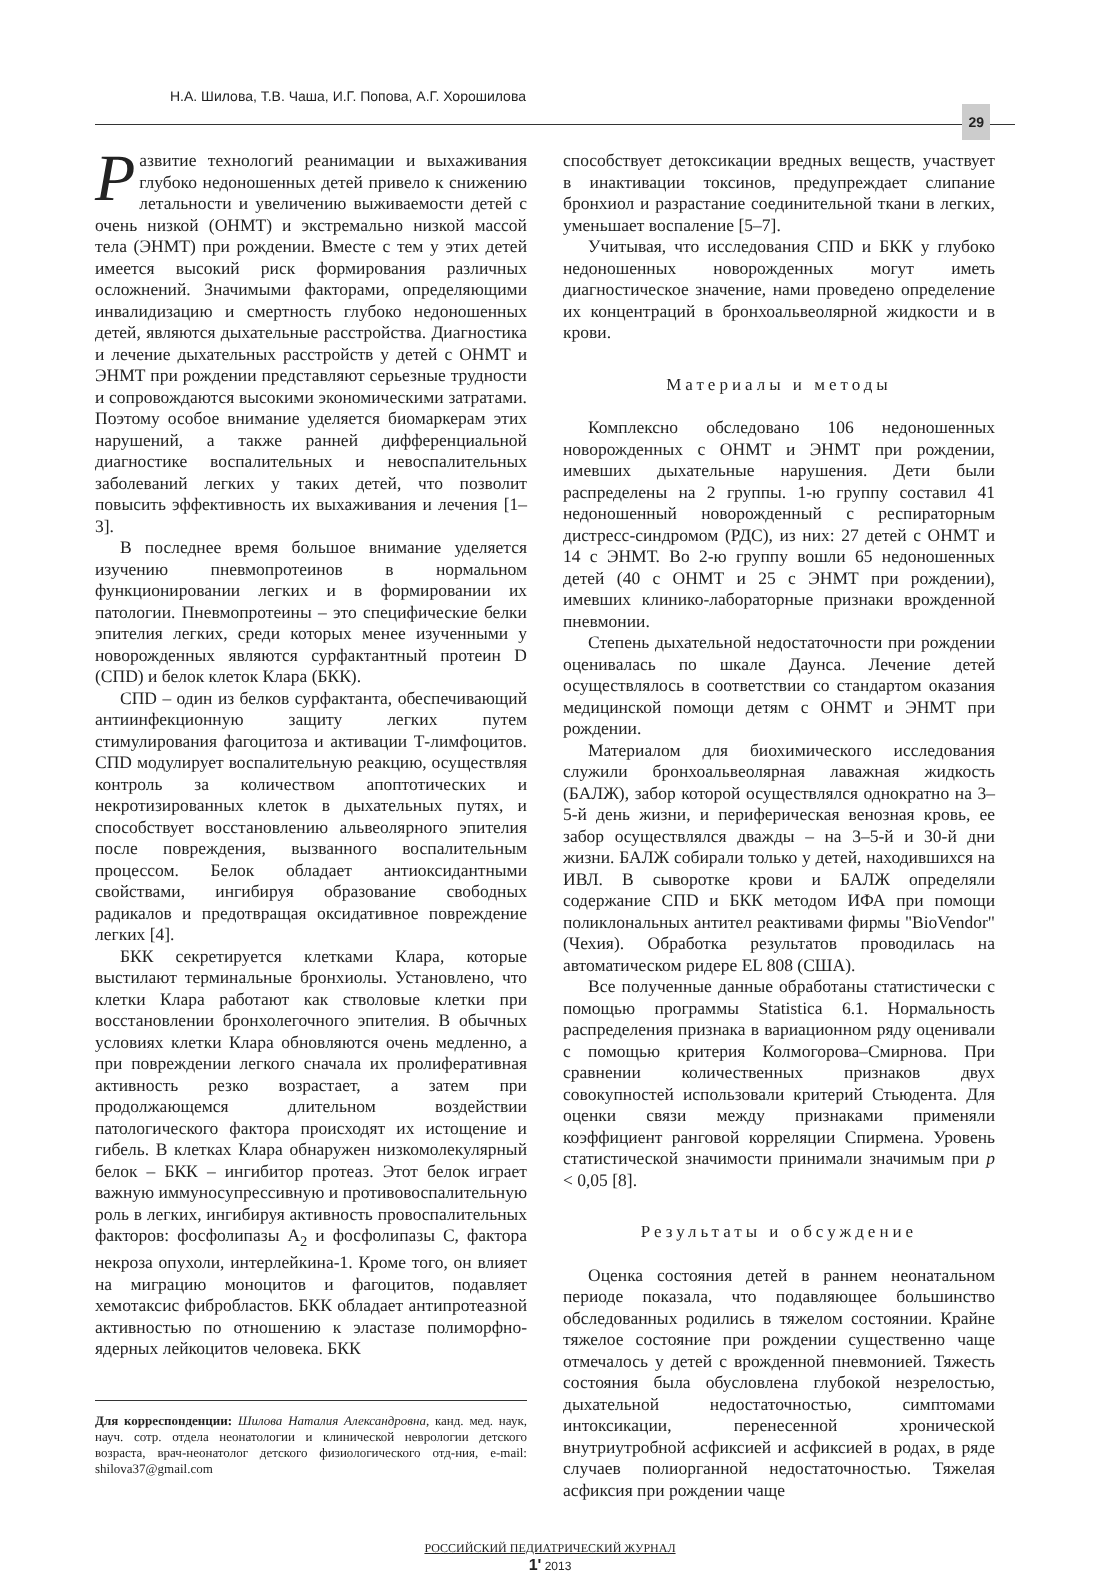Н.А. Шилова, Т.В. Чаша, И.Г. Попова, А.Г. Хорошилова
29
Развитие технологий реанимации и выхаживания глубоко недоношенных детей привело к снижению летальности и увеличению выживаемости детей с очень низкой (ОНМТ) и экстремально низкой массой тела (ЭНМТ) при рождении. Вместе с тем у этих детей имеется высокий риск формирования различных осложнений. Значимыми факторами, определяющими инвалидизацию и смертность глубоко недоношенных детей, являются дыхательные расстройства. Диагностика и лечение дыхательных расстройств у детей с ОНМТ и ЭНМТ при рождении представляют серьезные трудности и сопровождаются высокими экономическими затратами. Поэтому особое внимание уделяется биомаркерам этих нарушений, а также ранней дифференциальной диагностике воспалительных и невоспалительных заболеваний легких у таких детей, что позволит повысить эффективность их выхаживания и лечения [1–3].
В последнее время большое внимание уделяется изучению пневмопротеинов в нормальном функционировании легких и в формировании их патологии. Пневмопротеины – это специфические белки эпителия легких, среди которых менее изученными у новорожденных являются сурфактантный протеин D (СПD) и белок клеток Клара (БКК).
СПD – один из белков сурфактанта, обеспечивающий антиинфекционную защиту легких путем стимулирования фагоцитоза и активации Т-лимфоцитов. СПD модулирует воспалительную реакцию, осуществляя контроль за количеством апоптотических и некротизированных клеток в дыхательных путях, и способствует восстановлению альвеолярного эпителия после повреждения, вызванного воспалительным процессом. Белок обладает антиоксидантными свойствами, ингибируя образование свободных радикалов и предотвращая оксидативное повреждение легких [4].
БКК секретируется клетками Клара, которые выстилают терминальные бронхиолы. Установлено, что клетки Клара работают как стволовые клетки при восстановлении бронхолегочного эпителия. В обычных условиях клетки Клара обновляются очень медленно, а при повреждении легкого сначала их пролиферативная активность резко возрастает, а затем при продолжающемся длительном воздействии патологического фактора происходят их истощение и гибель. В клетках Клара обнаружен низкомолекулярный белок – БКК – ингибитор протеаз. Этот белок играет важную иммуносупрессивную и противовоспалительную роль в легких, ингибируя активность провоспалительных факторов: фосфолипазы А<sub>2</sub> и фосфолипазы С, фактора некроза опухоли, интерлейкина-1. Кроме того, он влияет на миграцию моноцитов и фагоцитов, подавляет хемотаксис фибробластов. БКК обладает антипротеазной активностью по отношению к эластазе полиморфно-ядерных лейкоцитов человека. БКК
Для корреспонденции: Шилова Наталия Александровна, канд. мед. наук, науч. сотр. отдела неонатологии и клинической неврологии детского возраста, врач-неонатолог детского физиологического отд-ния, e-mail: shilova37@gmail.com
способствует детоксикации вредных веществ, участвует в инактивации токсинов, предупреждает слипание бронхиол и разрастание соединительной ткани в легких, уменьшает воспаление [5–7].
Учитывая, что исследования СПD и БКК у глубоко недоношенных новорожденных могут иметь диагностическое значение, нами проведено определение их концентраций в бронхоальвеолярной жидкости и в крови.
Материалы и методы
Комплексно обследовано 106 недоношенных новорожденных с ОНМТ и ЭНМТ при рождении, имевших дыхательные нарушения. Дети были распределены на 2 группы. 1-ю группу составил 41 недоношенный новорожденный с респираторным дистресс-синдромом (РДС), из них: 27 детей с ОНМТ и 14 с ЭНМТ. Во 2-ю группу вошли 65 недоношенных детей (40 с ОНМТ и 25 с ЭНМТ при рождении), имевших клинико-лабораторные признаки врожденной пневмонии.
Степень дыхательной недостаточности при рождении оценивалась по шкале Даунса. Лечение детей осуществлялось в соответствии со стандартом оказания медицинской помощи детям с ОНМТ и ЭНМТ при рождении.
Материалом для биохимического исследования служили бронхоальвеолярная лаважная жидкость (БАЛЖ), забор которой осуществлялся однократно на 3–5-й день жизни, и периферическая венозная кровь, ее забор осуществлялся дважды – на 3–5-й и 30-й дни жизни. БАЛЖ собирали только у детей, находившихся на ИВЛ. В сыворотке крови и БАЛЖ определяли содержание СПD и БКК методом ИФА при помощи поликлональных антител реактивами фирмы "BioVendor" (Чехия). Обработка результатов проводилась на автоматическом ридере EL 808 (США).
Все полученные данные обработаны статистически с помощью программы Statistica 6.1. Нормальность распределения признака в вариационном ряду оценивали с помощью критерия Колмогорова–Смирнова. При сравнении количественных признаков двух совокупностей использовали критерий Стьюдента. Для оценки связи между признаками применяли коэффициент ранговой корреляции Спирмена. Уровень статистической значимости принимали значимым при p < 0,05 [8].
Результаты и обсуждение
Оценка состояния детей в раннем неонатальном периоде показала, что подавляющее большинство обследованных родились в тяжелом состоянии. Крайне тяжелое состояние при рождении существенно чаще отмечалось у детей с врожденной пневмонией. Тяжесть состояния была обусловлена глубокой незрелостью, дыхательной недостаточностью, симптомами интоксикации, перенесенной хронической внутриутробной асфиксией и асфиксией в родах, в ряде случаев полиорганной недостаточностью. Тяжелая асфиксия при рождении чаще
РОССИЙСКИЙ ПЕДИАТРИЧЕСКИЙ ЖУРНАЛ
1' 2013